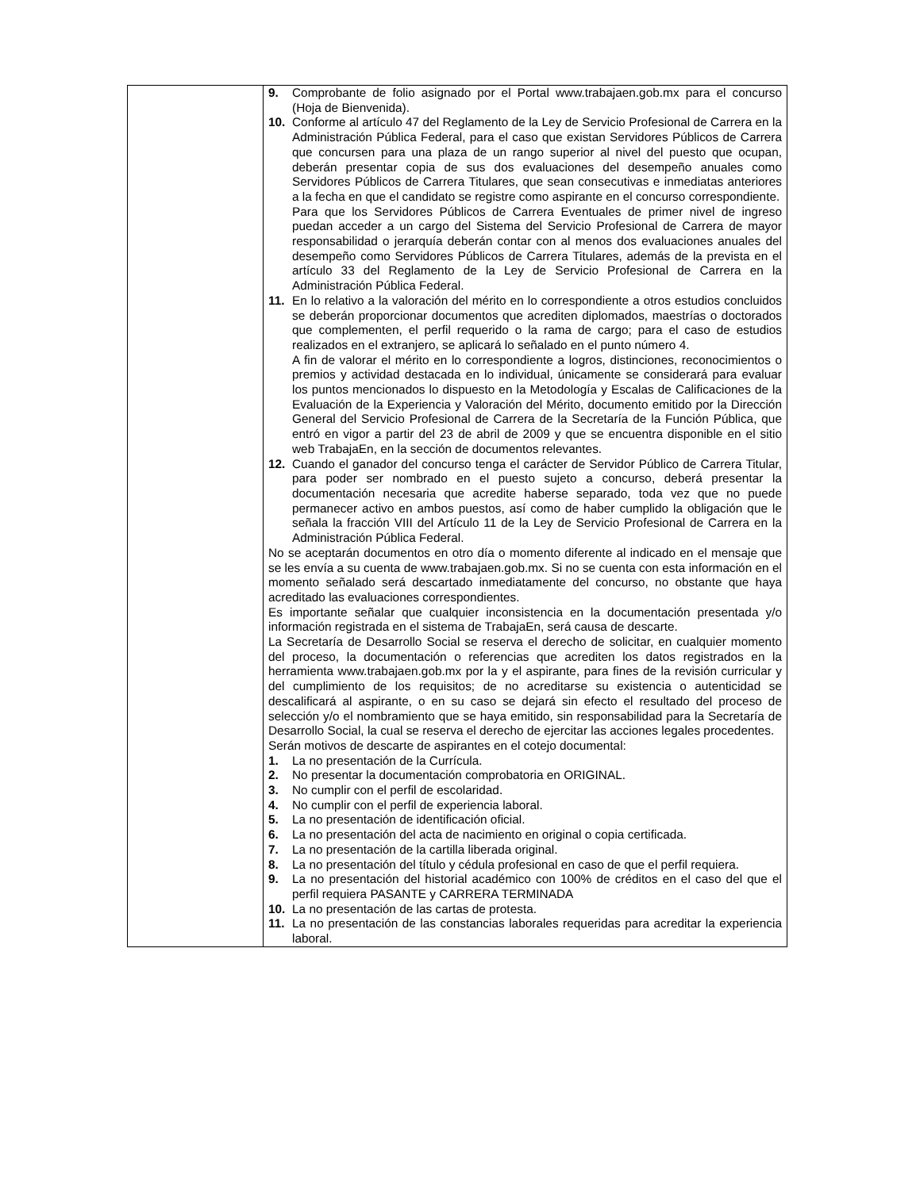| | 9. Comprobante de folio asignado por el Portal www.trabajaen.gob.mx para el concurso (Hoja de Bienvenida). 10. Conforme al artículo 47 del Reglamento de la Ley de Servicio Profesional de Carrera en la Administración Pública Federal, para el caso que existan Servidores Públicos de Carrera que concursen para una plaza de un rango superior al nivel del puesto que ocupan, deberán presentar copia de sus dos evaluaciones del desempeño anuales como Servidores Públicos de Carrera Titulares, que sean consecutivas e inmediatas anteriores a la fecha en que el candidato se registre como aspirante en el concurso correspondiente. Para que los Servidores Públicos de Carrera Eventuales de primer nivel de ingreso puedan acceder a un cargo del Sistema del Servicio Profesional de Carrera de mayor responsabilidad o jerarquía deberán contar con al menos dos evaluaciones anuales del desempeño como Servidores Públicos de Carrera Titulares, además de la prevista en el artículo 33 del Reglamento de la Ley de Servicio Profesional de Carrera en la Administración Pública Federal. 11. En lo relativo a la valoración del mérito en lo correspondiente a otros estudios concluidos se deberán proporcionar documentos que acrediten diplomados, maestrías o doctorados que complementen, el perfil requerido o la rama de cargo; para el caso de estudios realizados en el extranjero, se aplicará lo señalado en el punto número 4. A fin de valorar el mérito en lo correspondiente a logros, distinciones, reconocimientos o premios y actividad destacada en lo individual, únicamente se considerará para evaluar los puntos mencionados lo dispuesto en la Metodología y Escalas de Calificaciones de la Evaluación de la Experiencia y Valoración del Mérito, documento emitido por la Dirección General del Servicio Profesional de Carrera de la Secretaría de la Función Pública, que entró en vigor a partir del 23 de abril de 2009 y que se encuentra disponible en el sitio web TrabajaEn, en la sección de documentos relevantes. 12. Cuando el ganador del concurso tenga el carácter de Servidor Público de Carrera Titular, para poder ser nombrado en el puesto sujeto a concurso, deberá presentar la documentación necesaria que acredite haberse separado, toda vez que no puede permanecer activo en ambos puestos, así como de haber cumplido la obligación que le señala la fracción VIII del Artículo 11 de la Ley de Servicio Profesional de Carrera en la Administración Pública Federal. No se aceptarán documentos en otro día o momento diferente al indicado en el mensaje que se les envía a su cuenta de www.trabajaen.gob.mx. Si no se cuenta con esta información en el momento señalado será descartado inmediatamente del concurso, no obstante que haya acreditado las evaluaciones correspondientes. Es importante señalar que cualquier inconsistencia en la documentación presentada y/o información registrada en el sistema de TrabajaEn, será causa de descarte. La Secretaría de Desarrollo Social se reserva el derecho de solicitar, en cualquier momento del proceso, la documentación o referencias que acrediten los datos registrados en la herramienta www.trabajaen.gob.mx por la y el aspirante, para fines de la revisión curricular y del cumplimiento de los requisitos; de no acreditarse su existencia o autenticidad se descalificará al aspirante, o en su caso se dejará sin efecto el resultado del proceso de selección y/o el nombramiento que se haya emitido, sin responsabilidad para la Secretaría de Desarrollo Social, la cual se reserva el derecho de ejercitar las acciones legales procedentes. Serán motivos de descarte de aspirantes en el cotejo documental: 1. La no presentación de la Currícula. 2. No presentar la documentación comprobatoria en ORIGINAL. 3. No cumplir con el perfil de escolaridad. 4. No cumplir con el perfil de experiencia laboral. 5. La no presentación de identificación oficial. 6. La no presentación del acta de nacimiento en original o copia certificada. 7. La no presentación de la cartilla liberada original. 8. La no presentación del título y cédula profesional en caso de que el perfil requiera. 9. La no presentación del historial académico con 100% de créditos en el caso del que el perfil requiera PASANTE y CARRERA TERMINADA 10. La no presentación de las cartas de protesta. 11. La no presentación de las constancias laborales requeridas para acreditar la experiencia laboral. |